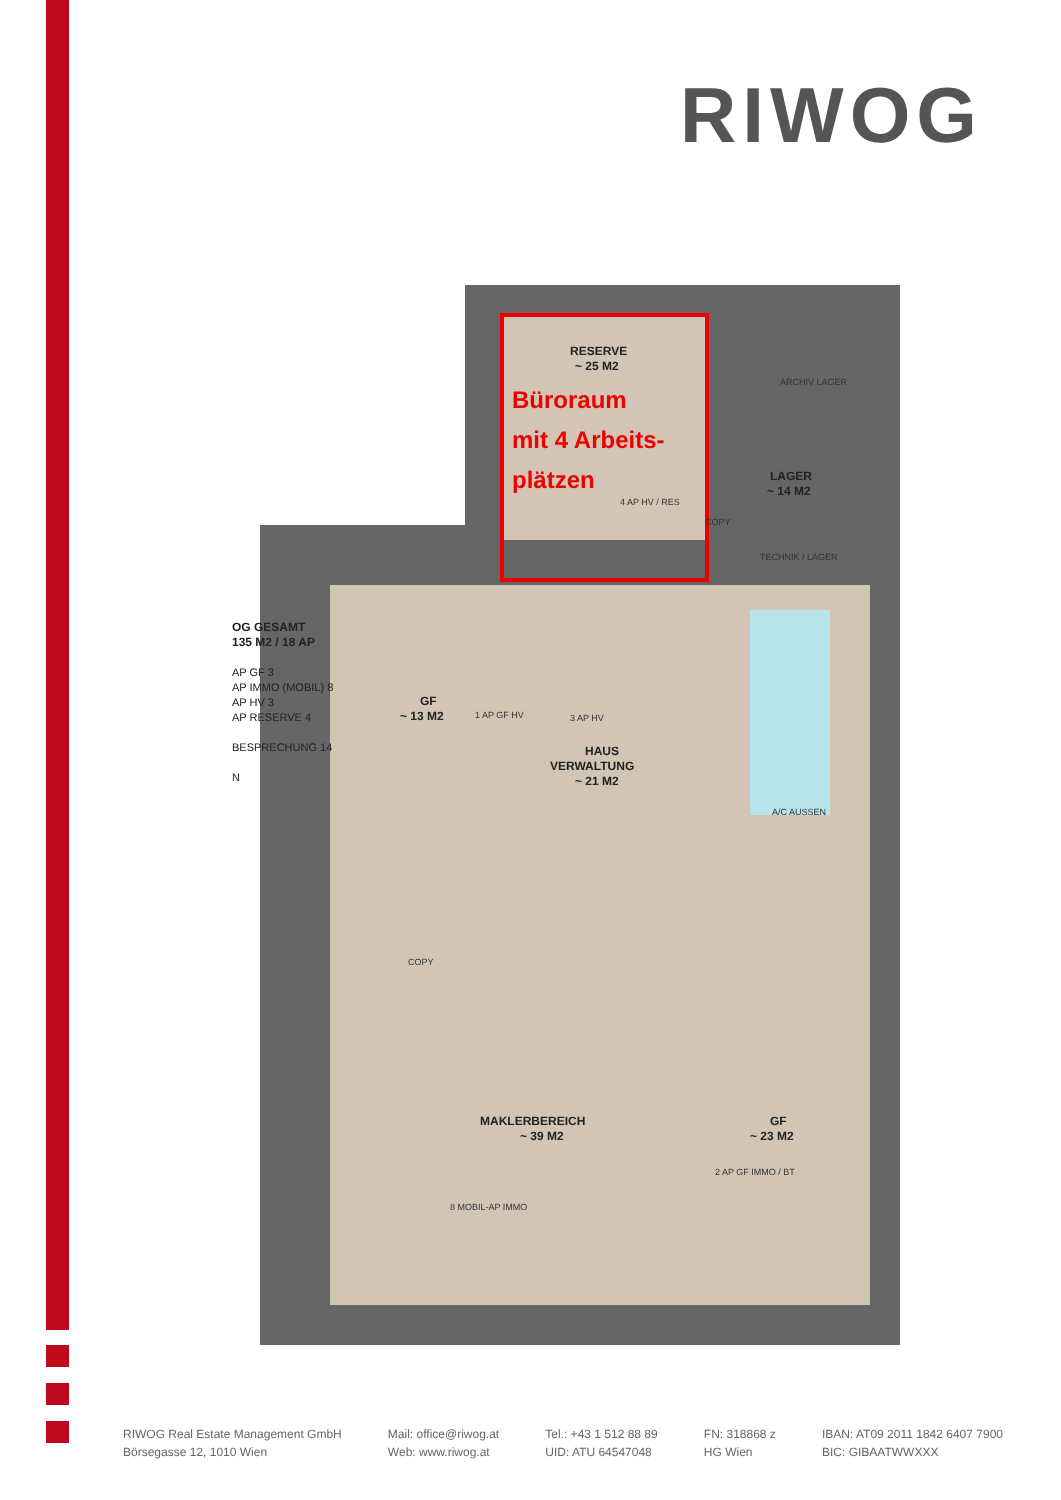RIWOG
RESERVE
~ 25 M2
LAGER
~ 14 M2
GF
~ 13 M2
HAUS
VERWALTUNG
~ 21 M2
MAKLERBEREICH
~ 39 M2
GF
~ 23 M2
Büroraum
mit 4 Arbeits-
plätzen
ARCHIV LAGER
4 AP HV / RES
COPY
TECHNIK / LAGER
A/C AUSSEN
3 AP HV
1 AP GF HV
COPY
8 MOBIL-AP IMMO
2 AP GF IMMO / BT
OG GESAMT
135 M2 / 18 AP
AP GF 3
AP IMMO (MOBIL) 8
AP HV 3
AP RESERVE 4
BESPRECHUNG 14
N
RIWOG Real Estate Management GmbH
Börsegasse 12, 1010 Wien
Mail: office@riwog.at
Web: www.riwog.at
Tel.: +43 1 512 88 89
UID: ATU 64547048
FN: 318868 z
HG Wien
IBAN: AT09 2011 1842 6407 7900
BIC: GIBAATWWXXX